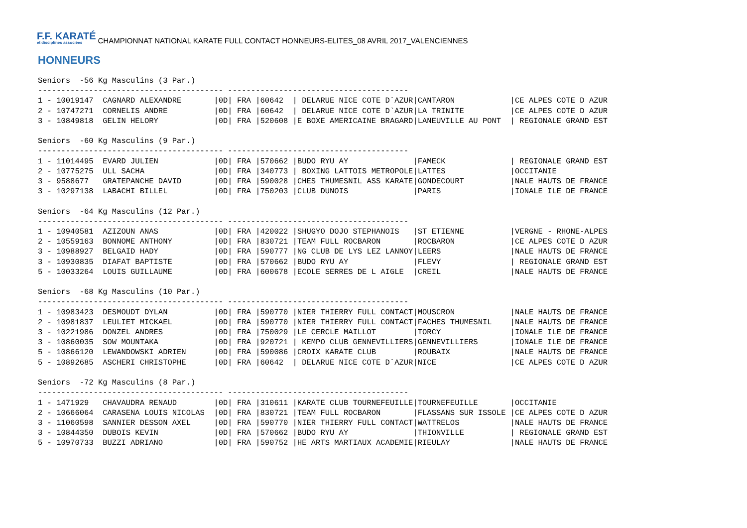F.F. KARATÉ
et disciplines associées
CHAMPIONNAT NATIONAL KARATE FULL CONTACT HONNEURS-ELITES_08 AVRIL 2017_VALENCIENNES
HONNEURS
Seniors  -56 Kg Masculins (3 Par.)
---------------------------------------- ---------------------------------------
1 - 10019147  CAGNARD ALEXANDRE       |0D| FRA |60642  | DELARUE NICE COTE D`AZUR|CANTARON            |CE ALPES COTE D AZUR
2 - 10747271  CORNELIS ANDRE          |0D| FRA |60642  | DELARUE NICE COTE D`AZUR|LA TRINITE          |CE ALPES COTE D AZUR
3 - 10849818  GELIN HELORY            |0D| FRA |520608 |E BOXE AMERICAINE BRAGARD|LANEUVILLE AU PONT  | REGIONALE GRAND EST

Seniors  -60 Kg Masculins (9 Par.)
---------------------------------------- ---------------------------------------
1 - 11014495  EVARD JULIEN            |0D| FRA |570662 |BUDO RYU AY              |FAMECK              | REGIONALE GRAND EST
2 - 10775275  ULL SACHA               |0D| FRA |340773 | BOXING LATTOIS METROPOLE|LATTES              |OCCITANIE
3 - 9588677   GRATEPANCHE DAVID       |0D| FRA |590028 |CHES THUMESNIL ASS KARATE|GONDECOURT          |NALE HAUTS DE FRANCE
3 - 10297138  LABACHI BILLEL          |0D| FRA |750203 |CLUB DUNOIS              |PARIS               |IONALE ILE DE FRANCE

Seniors  -64 Kg Masculins (12 Par.)
---------------------------------------- ---------------------------------------
1 - 10940581  AZIZOUN ANAS            |0D| FRA |420022 |SHUGYO DOJO STEPHANOIS   |ST ETIENNE          |VERGNE - RHONE-ALPES
2 - 10559163  BONNOME ANTHONY         |0D| FRA |830721 |TEAM FULL ROCBARON       |ROCBARON            |CE ALPES COTE D AZUR
3 - 10988927  BELGAID HADY            |0D| FRA |590777 |NG CLUB DE LYS LEZ LANNOY|LEERS               |NALE HAUTS DE FRANCE
3 - 10930835  DIAFAT BAPTISTE         |0D| FRA |570662 |BUDO RYU AY              |FLEVY               | REGIONALE GRAND EST
5 - 10033264  LOUIS GUILLAUME         |0D| FRA |600678 |ECOLE SERRES DE L AIGLE  |CREIL               |NALE HAUTS DE FRANCE

Seniors  -68 Kg Masculins (10 Par.)
---------------------------------------- ---------------------------------------
1 - 10983423  DESMOUDT DYLAN          |0D| FRA |590770 |NIER THIERRY FULL CONTACT|MOUSCRON            |NALE HAUTS DE FRANCE
2 - 10981837  LEULIET MICKAEL         |0D| FRA |590770 |NIER THIERRY FULL CONTACT|FACHES THUMESNIL    |NALE HAUTS DE FRANCE
3 - 10221986  DONZEL ANDRES           |0D| FRA |750029 |LE CERCLE MAILLOT        |TORCY               |IONALE ILE DE FRANCE
3 - 10860035  SOW MOUNTAKA            |0D| FRA |920721 | KEMPO CLUB GENNEVILLIERS|GENNEVILLIERS       |IONALE ILE DE FRANCE
5 - 10866120  LEWANDOWSKI ADRIEN      |0D| FRA |590086 |CROIX KARATE CLUB        |ROUBAIX             |NALE HAUTS DE FRANCE
5 - 10892685  ASCHERI CHRISTOPHE      |0D| FRA |60642  | DELARUE NICE COTE D`AZUR|NICE                |CE ALPES COTE D AZUR

Seniors  -72 Kg Masculins (8 Par.)
---------------------------------------- ---------------------------------------
1 - 1471929   CHAVAUDRA RENAUD        |0D| FRA |310611 |KARATE CLUB TOURNEFEUILLE|TOURNEFEUILLE       |OCCITANIE
2 - 10666064  CARASENA LOUIS NICOLAS  |0D| FRA |830721 |TEAM FULL ROCBARON       |FLASSANS SUR ISSOLE |CE ALPES COTE D AZUR
3 - 11060598  SANNIER DESSON AXEL     |0D| FRA |590770 |NIER THIERRY FULL CONTACT|WATTRELOS           |NALE HAUTS DE FRANCE
3 - 10844350  DUBOIS KEVIN            |0D| FRA |570662 |BUDO RYU AY              |THIONVILLE          | REGIONALE GRAND EST
5 - 10970733  BUZZI ADRIANO           |0D| FRA |590752 |HE ARTS MARTIAUX ACADEMIE|RIEULAY             |NALE HAUTS DE FRANCE